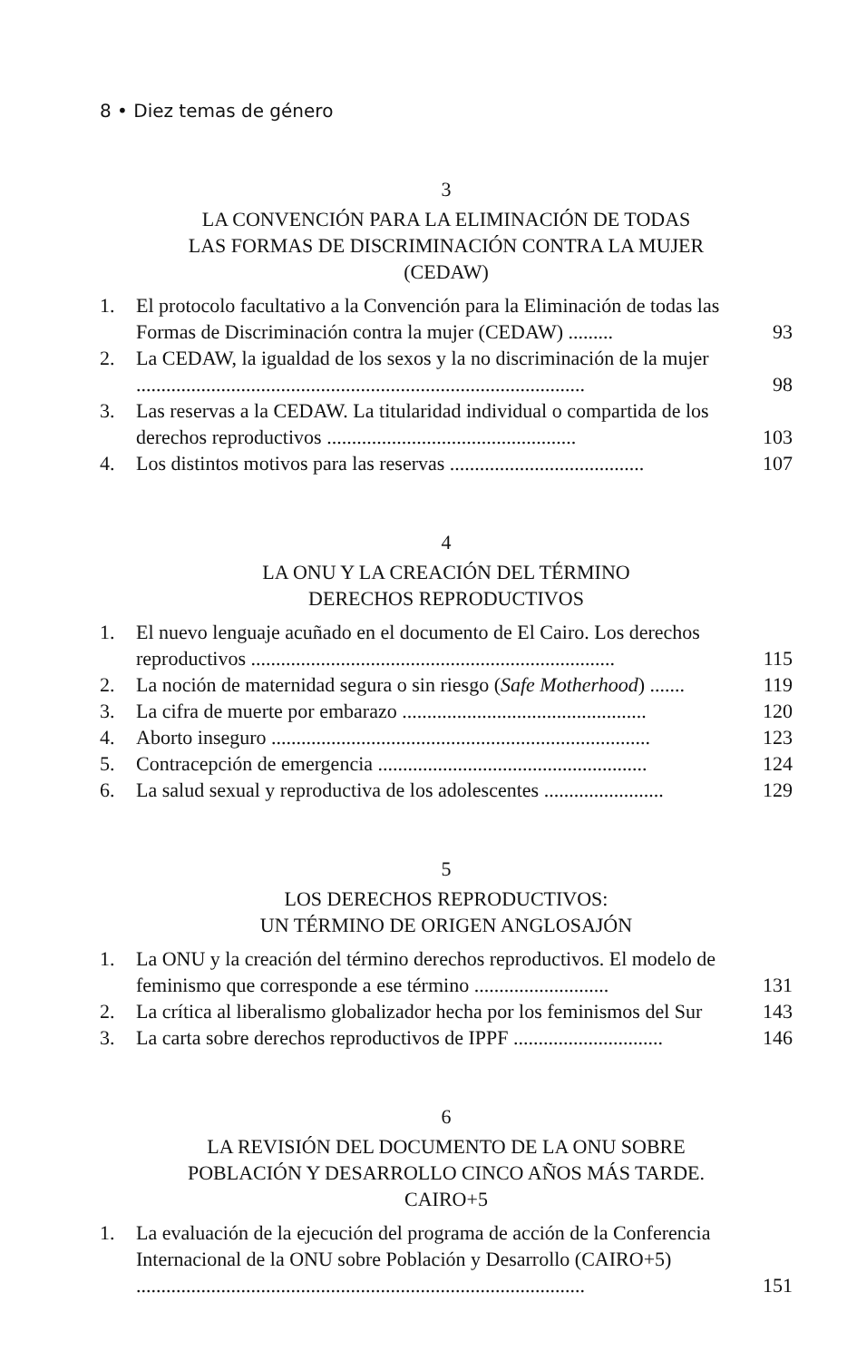8 • Diez temas de género
3
LA CONVENCIÓN PARA LA ELIMINACIÓN DE TODAS
LAS FORMAS DE DISCRIMINACIÓN CONTRA LA MUJER
(CEDAW)
1. El protocolo facultativo a la Convención para la Eliminación de todas las Formas de Discriminación contra la mujer (CEDAW) ......... 93
2. La CEDAW, la igualdad de los sexos y la no discriminación de la mujer .......................................................................................... 98
3. Las reservas a la CEDAW. La titularidad individual o compartida de los derechos reproductivos .................................................. 103
4. Los distintos motivos para las reservas ....................................... 107
4
LA ONU Y LA CREACIÓN DEL TÉRMINO
DERECHOS REPRODUCTIVOS
1. El nuevo lenguaje acuñado en el documento de El Cairo. Los derechos reproductivos ......................................................................... 115
2. La noción de maternidad segura o sin riesgo (Safe Motherhood) ....... 119
3. La cifra de muerte por embarazo ................................................. 120
4. Aborto inseguro ............................................................................ 123
5. Contracepción de emergencia ...................................................... 124
6. La salud sexual y reproductiva de los adolescentes ........................ 129
5
LOS DERECHOS REPRODUCTIVOS:
UN TÉRMINO DE ORIGEN ANGLOSAJÓN
1. La ONU y la creación del término derechos reproductivos. El modelo de feminismo que corresponde a ese término ........................... 131
2. La crítica al liberalismo globalizador hecha por los feminismos del Sur 143
3. La carta sobre derechos reproductivos de IPPF .............................. 146
6
LA REVISIÓN DEL DOCUMENTO DE LA ONU SOBRE
POBLACIÓN Y DESARROLLO CINCO AÑOS MÁS TARDE.
CAIRO+5
1. La evaluación de la ejecución del programa de acción de la Conferencia Internacional de la ONU sobre Población y Desarrollo (CAIRO+5) .......................................................................................... 151